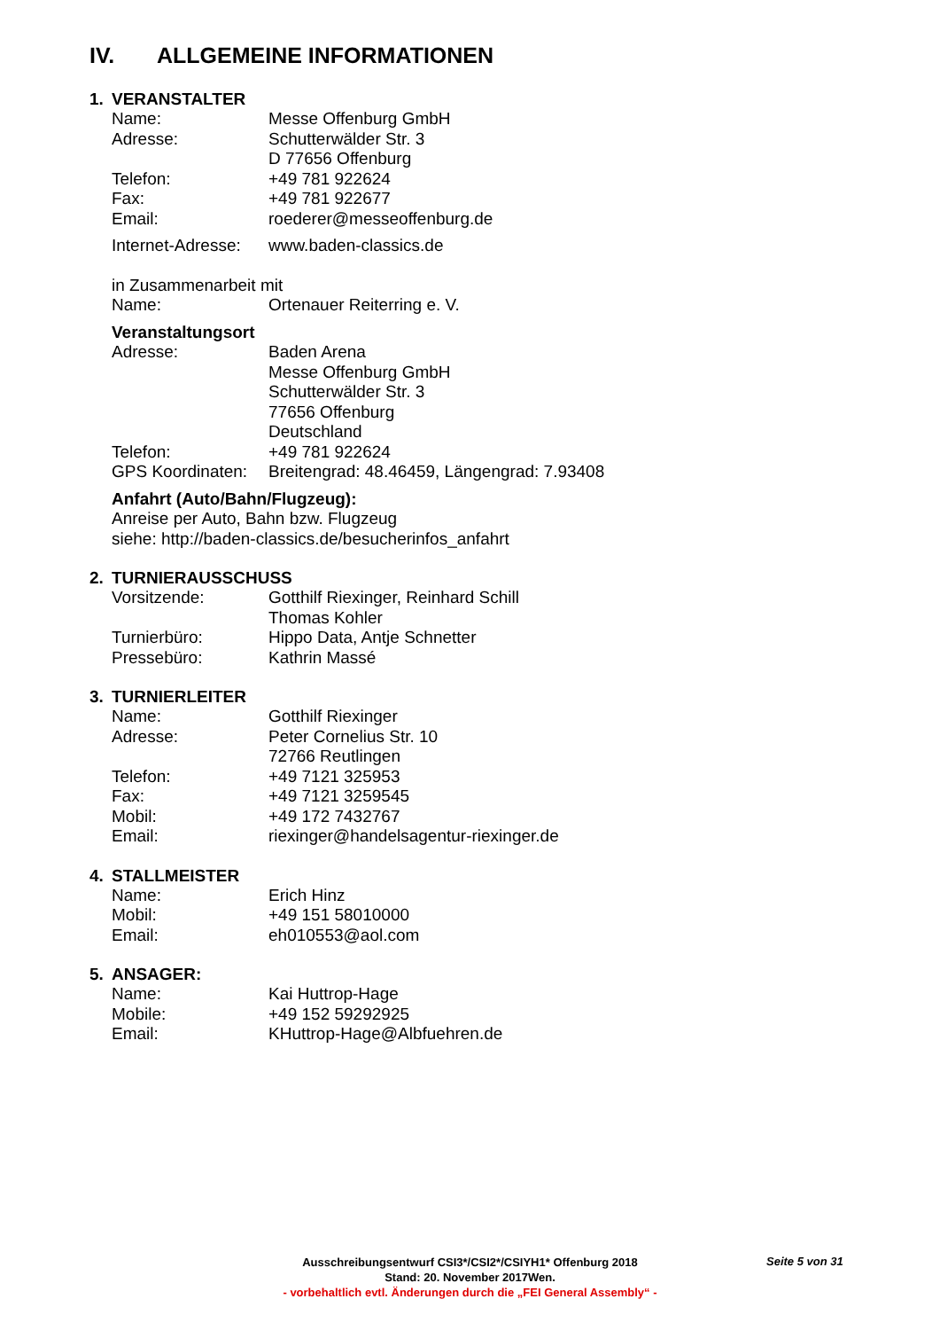IV. ALLGEMEINE INFORMATIONEN
1. VERANSTALTER
Name: Messe Offenburg GmbH
Adresse: Schutterwälder Str. 3
D 77656 Offenburg
Telefon: +49 781 922624
Fax: +49 781 922677
Email: roederer@messeoffenburg.de
Internet-Adresse:
www.baden-classics.de
in Zusammenarbeit mit
Name: Ortenauer Reiterring e. V.
Veranstaltungsort
Adresse: Baden Arena
Messe Offenburg GmbH
Schutterwälder Str. 3
77656 Offenburg
Deutschland
Telefon: +49 781 922624
GPS Koordinaten:
Breitengrad: 48.46459, Längengrad: 7.93408
Anfahrt (Auto/Bahn/Flugzeug):
Anreise per Auto, Bahn bzw. Flugzeug
siehe: http://baden-classics.de/besucherinfos_anfahrt
2. TURNIERAUSSCHUSS
Vorsitzende: Gotthilf Riexinger, Reinhard Schill
Thomas Kohler
Turnierbüro: Hippo Data, Antje Schnetter
Pressebüro: Kathrin Massé
3. TURNIERLEITER
Name: Gotthilf Riexinger
Adresse: Peter Cornelius Str. 10
72766 Reutlingen
Telefon: +49 7121 325953
Fax: +49 7121 3259545
Mobil: +49 172 7432767
Email: riexinger@handelsagentur-riexinger.de
4. STALLMEISTER
Name: Erich Hinz
Mobil: +49 151 58010000
Email: eh010553@aol.com
5. ANSAGER:
Name: Kai Huttrop-Hage
Mobile: +49 152 59292925
Email: KHuttrop-Hage@Albfuehren.de
Ausschreibungsentwurf CSI3*/CSI2*/CSIYH1* Offenburg 2018
Stand: 20. November 2017Wen.
- vorbehaltlich evtl. Änderungen durch die „FEI General Assembly“ -
Seite 5 von 31